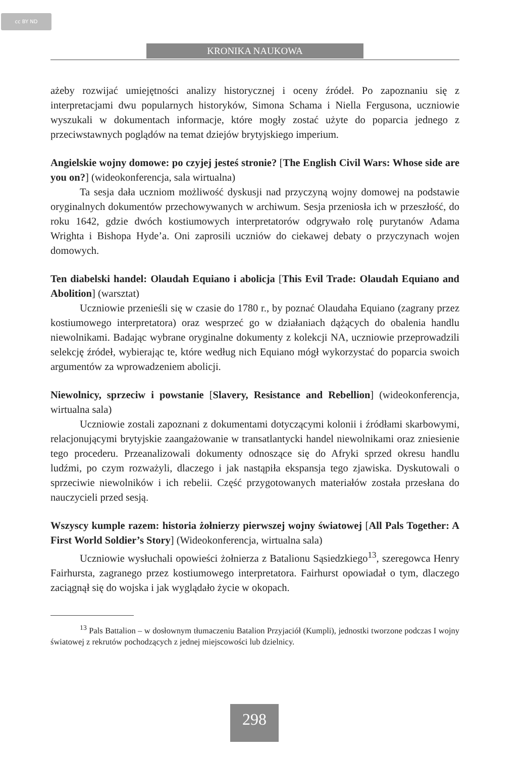cc BY ND
KRONIKA NAUKOWA
ażeby rozwijać umiejętności analizy historycznej i oceny źródeł. Po zapoznaniu się z interpretacjami dwu popularnych historyków, Simona Schama i Niella Fergusona, uczniowie wyszukali w dokumentach informacje, które mogły zostać użyte do poparcia jednego z przeciwstawnych poglądów na temat dziejów brytyjskiego imperium.
Angielskie wojny domowe: po czyjej jesteś stronie? [The English Civil Wars: Whose side are you on?] (wideokonferencja, sala wirtualna)
Ta sesja dała uczniom możliwość dyskusji nad przyczyną wojny domowej na podstawie oryginalnych dokumentów przechowywanych w archiwum. Sesja przeniosła ich w przeszłość, do roku 1642, gdzie dwóch kostiumowych interpretatorów odgrywało rolę purytanów Adama Wrighta i Bishopa Hyde’a. Oni zaprosili uczniów do ciekawej debaty o przyczynach wojen domowych.
Ten diabelski handel: Olaudah Equiano i abolicja [This Evil Trade: Olaudah Equiano and Abolition] (warsztat)
Uczniowie przenieśli się w czasie do 1780 r., by poznać Olaudaha Equiano (zagrany przez kostiumowego interpretatora) oraz wesprzeć go w działaniach dążących do obalenia handlu niewolnikami. Badając wybrane oryginalne dokumenty z kolekcji NA, uczniowie przeprowadzili selekcję źródeł, wybierając te, które według nich Equiano mógł wykorzystać do poparcia swoich argumentów za wprowadzeniem abolicji.
Niewolnicy, sprzeciw i powstanie [Slavery, Resistance and Rebellion] (wideokonferencja, wirtualna sala)
Uczniowie zostali zapoznani z dokumentami dotyczącymi kolonii i źródłami skarbowymi, relacjonującymi brytyjskie zaangażowanie w transatlantycki handel niewolnikami oraz zniesienie tego procederu. Przeanalizowali dokumenty odnoszące się do Afryki sprzed okresu handlu ludźmi, po czym rozważyli, dlaczego i jak nastąpiła ekspansja tego zjawiska. Dyskutowali o sprzeciwie niewolników i ich rebelii. Część przygotowanych materiałów została przesłana do nauczycieli przed sesją.
Wszyscy kumple razem: historia żołnierzy pierwszej wojny światowej [All Pals Together: A First World Soldier’s Story] (Wideokonferencja, wirtualna sala)
Uczniowie wysłuchali opowieści żołnierza z Batalionu Sąsiedzkiego<sup>13</sup>, szeregowca Henry Fairhursta, zagranego przez kostiumowego interpretatora. Fairhurst opowiadał o tym, dlaczego zaciągnął się do wojska i jak wyglądało życie w okopach.
<sup>13</sup> Pals Battalion – w dosłownym tłumaczeniu Batalion Przyjaciół (Kumpli), jednostki tworzone podczas I wojny światowej z rekrutów pochodzących z jednej miejscowości lub dzielnicy.
298